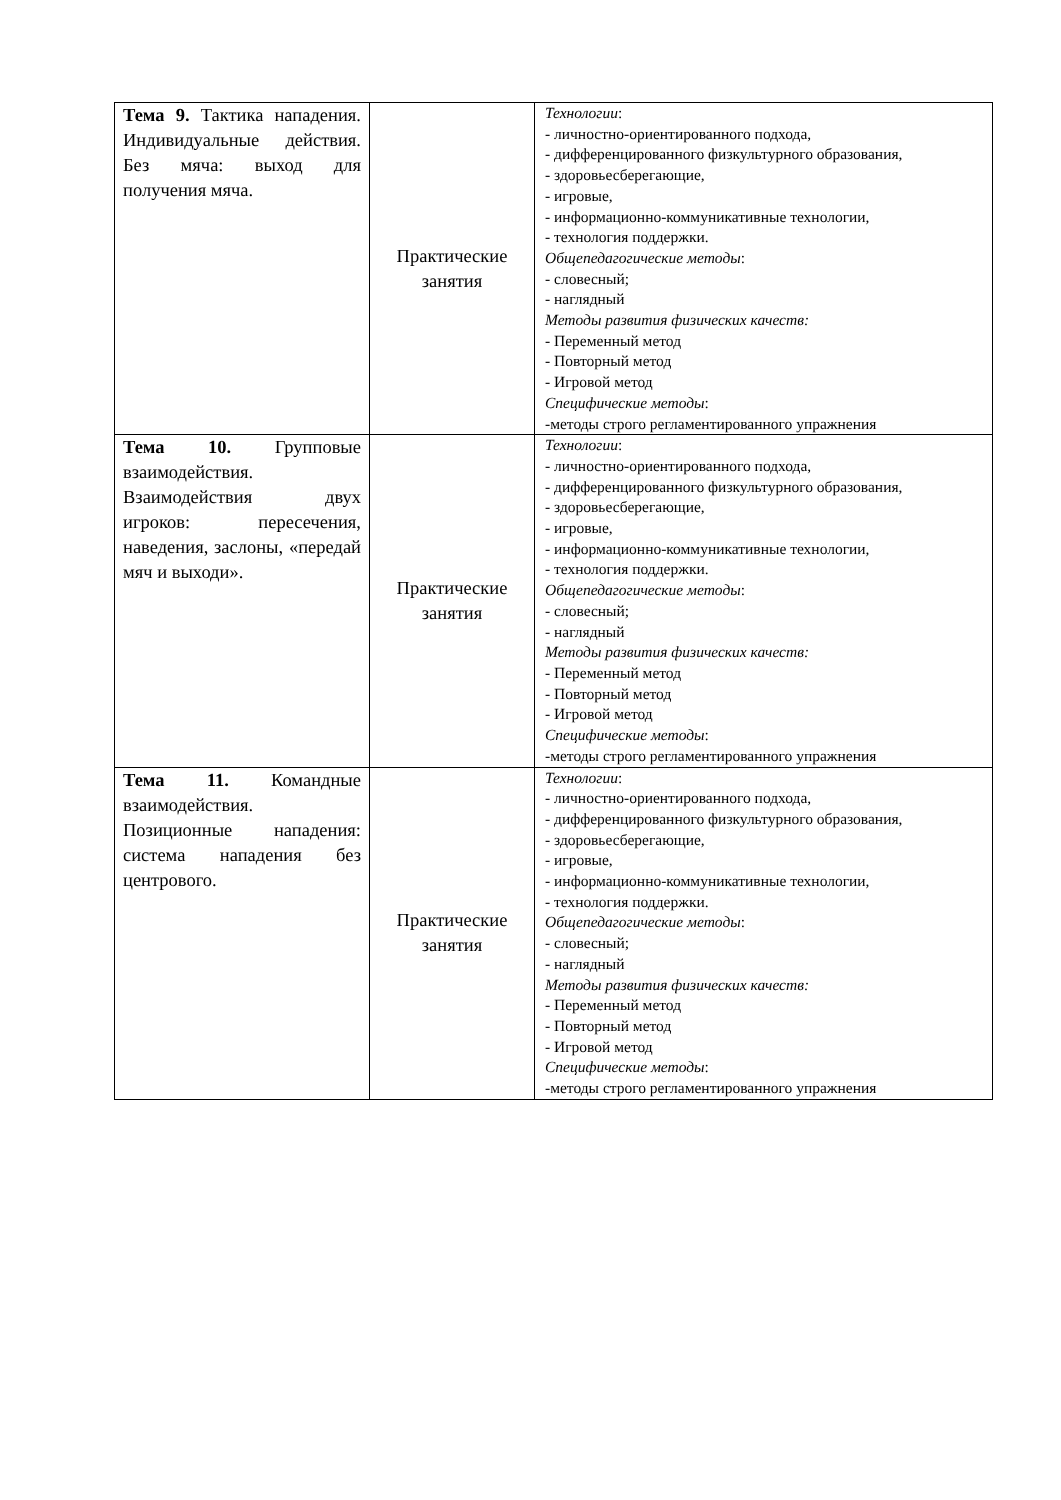| Тема 9. Тактика нападения. Индивидуальные действия. Без мяча: выход для получения мяча. | Практические занятия | Технологии : - личностно-ориентированного подхода, - дифференцированного физкультурного образования, - здоровьесберегающие, - игровые, - информационно-коммуникативные технологии, - технология поддержки. Общепедагогические методы : - словесный; - наглядный Методы развития физических качеств: - Переменный метод - Повторный метод - Игровой метод Специфические методы : -методы строго регламентированного упражнения |
| Тема 10. Групповые взаимодействия. Взаимодействия двух игроков: пересечения, наведения, заслоны, «передай мяч и выходи». | Практические занятия | Технологии : - личностно-ориентированного подхода, - дифференцированного физкультурного образования, - здоровьесберегающие, - игровые, - информационно-коммуникативные технологии, - технология поддержки. Общепедагогические методы : - словесный; - наглядный Методы развития физических качеств: - Переменный метод - Повторный метод - Игровой метод Специфические методы : -методы строго регламентированного упражнения |
| Тема 11. Командные взаимодействия. Позиционные нападения: система нападения без центрового. | Практические занятия | Технологии : - личностно-ориентированного подхода, - дифференцированного физкультурного образования, - здоровьесберегающие, - игровые, - информационно-коммуникативные технологии, - технология поддержки. Общепедагогические методы : - словесный; - наглядный Методы развития физических качеств: - Переменный метод - Повторный метод - Игровой метод Специфические методы : -методы строго регламентированного упражнения |